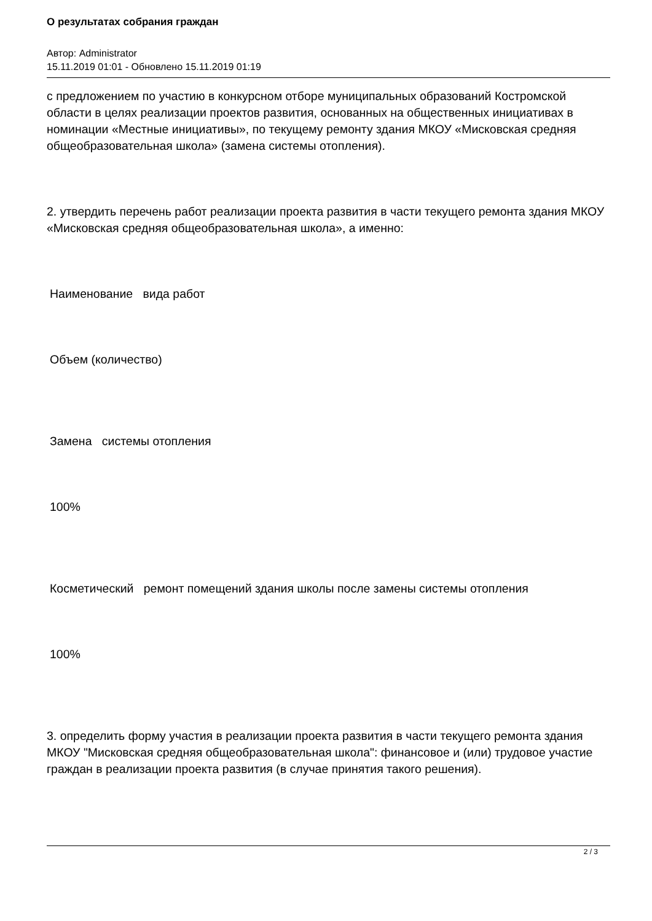О результатах собрания граждан
Автор: Administrator
15.11.2019 01:01 - Обновлено 15.11.2019 01:19
с предложением по участию в конкурсном отборе муниципальных образований Костромской области в целях реализации проектов развития, основанных на общественных инициативах в номинации «Местные инициативы», по текущему ремонту здания МКОУ «Мисковская средняя общеобразовательная школа» (замена системы отопления).
2. утвердить перечень работ реализации проекта развития в части текущего ремонта здания МКОУ «Мисковская средняя общеобразовательная школа», а именно:
Наименование вида работ
Объем (количество)
Замена системы отопления
100%
Косметический ремонт помещений здания школы после замены системы отопления
100%
3. определить форму участия в реализации проекта развития в части текущего ремонта здания МКОУ "Мисковская средняя общеобразовательная школа": финансовое и (или) трудовое участие граждан в реализации проекта развития (в случае принятия такого решения).
2 / 3